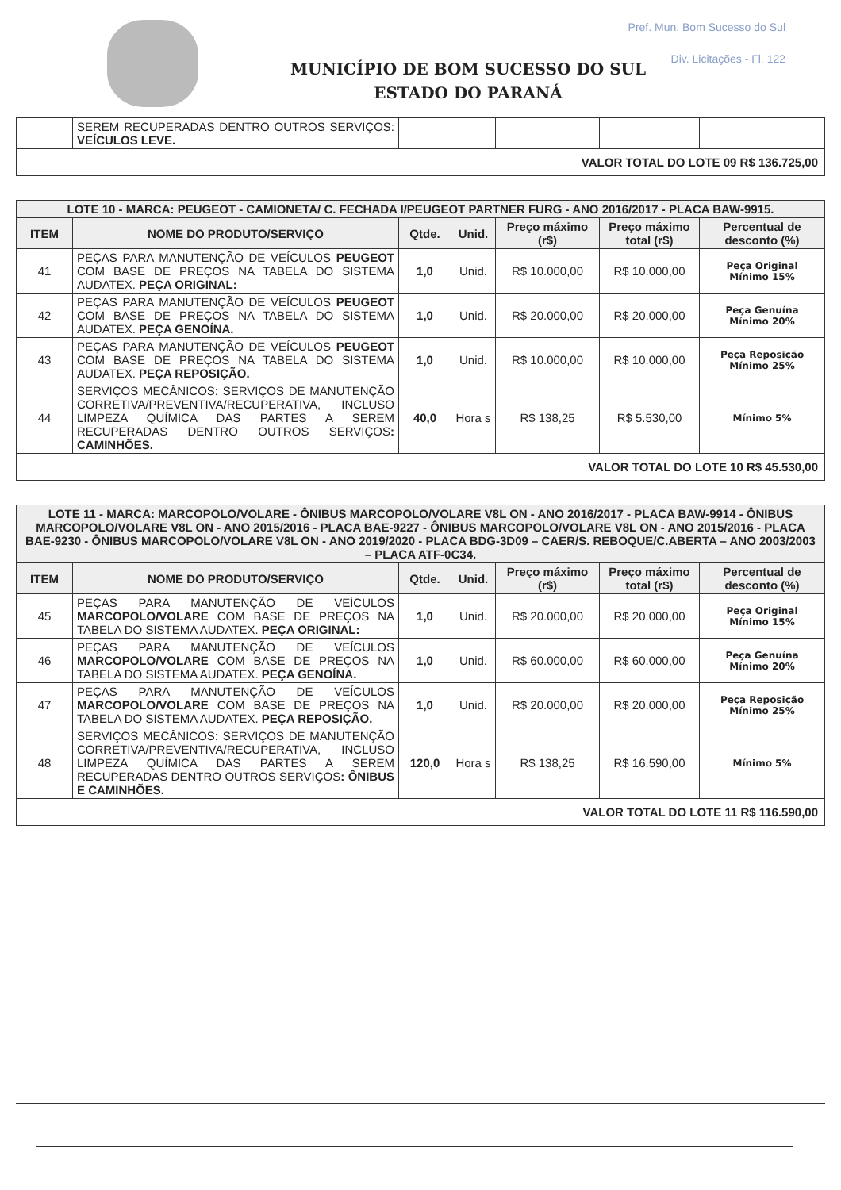Pref. Mun. Bom Sucesso do Sul
Div. Licitações - Fl. 122
MUNICÍPIO DE BOM SUCESSO DO SUL
ESTADO DO PARANÁ
| | SEREM RECUPERADAS DENTRO OUTROS SERVIÇOS: VEÍCULOS LEVE. | | | | | |
| VALOR TOTAL DO LOTE 09 R$ 136.725,00 | | | | | | |
| LOTE 10 - MARCA: PEUGEOT - CAMIONETA/ C. FECHADA I/PEUGEOT PARTNER FURG - ANO 2016/2017 - PLACA BAW-9915. | | | | | | |
| ITEM | NOME DO PRODUTO/SERVIÇO | Qtde. | Unid. | Preço máximo (r$) | Preço máximo total (r$) | Percentual de desconto (%) |
| 41 | PEÇAS PARA MANUTENÇÃO DE VEÍCULOS PEUGEOT COM BASE DE PREÇOS NA TABELA DO SISTEMA AUDATEX. PEÇA ORIGINAL: | 1,0 | Unid. | R$ 10.000,00 | R$ 10.000,00 | Peça Original Mínimo 15% |
| 42 | PEÇAS PARA MANUTENÇÃO DE VEÍCULOS PEUGEOT COM BASE DE PREÇOS NA TABELA DO SISTEMA AUDATEX. PEÇA GENOÍNA. | 1,0 | Unid. | R$ 20.000,00 | R$ 20.000,00 | Peça Genuína Mínimo 20% |
| 43 | PEÇAS PARA MANUTENÇÃO DE VEÍCULOS PEUGEOT COM BASE DE PREÇOS NA TABELA DO SISTEMA AUDATEX. PEÇA REPOSIÇÃO. | 1,0 | Unid. | R$ 10.000,00 | R$ 10.000,00 | Peça Reposição Mínimo 25% |
| 44 | SERVIÇOS MECÂNICOS: SERVIÇOS DE MANUTENÇÃO CORRETIVA/PREVENTIVA/RECUPERATIVA, INCLUSO LIMPEZA QUÍMICA DAS PARTES A SEREM RECUPERADAS DENTRO OUTROS SERVIÇOS : CAMINHÕES. | 40,0 | Hora s | R$ 138,25 | R$ 5.530,00 | Mínimo 5% |
| VALOR TOTAL DO LOTE 10 R$ 45.530,00 | | | | | | |
| LOTE 11 - MARCA: MARCOPOLO/VOLARE - ÔNIBUS MARCOPOLO/VOLARE V8L ON - ANO 2016/2017 - PLACA BAW-9914 - ÔNIBUS MARCOPOLO/VOLARE V8L ON - ANO 2015/2016 - PLACA BAE-9227 - ÔNIBUS MARCOPOLO/VOLARE V8L ON - ANO 2015/2016 - PLACA BAE-9230 - ÔNIBUS MARCOPOLO/VOLARE V8L ON - ANO 2019/2020 - PLACA BDG-3D09 – CAER/S. REBOQUE/C.ABERTA – ANO 2003/2003 – PLACA ATF-0C34. | | | | | | |
| ITEM | NOME DO PRODUTO/SERVIÇO | Qtde. | Unid. | Preço máximo (r$) | Preço máximo total (r$) | Percentual de desconto (%) |
| 45 | PEÇAS PARA MANUTENÇÃO DE VEÍCULOS MARCOPOLO/VOLARE COM BASE DE PREÇOS NA TABELA DO SISTEMA AUDATEX. PEÇA ORIGINAL: | 1,0 | Unid. | R$ 20.000,00 | R$ 20.000,00 | Peça Original Mínimo 15% |
| 46 | PEÇAS PARA MANUTENÇÃO DE VEÍCULOS MARCOPOLO/VOLARE COM BASE DE PREÇOS NA TABELA DO SISTEMA AUDATEX. PEÇA GENOÍNA. | 1,0 | Unid. | R$ 60.000,00 | R$ 60.000,00 | Peça Genuína Mínimo 20% |
| 47 | PEÇAS PARA MANUTENÇÃO DE VEÍCULOS MARCOPOLO/VOLARE COM BASE DE PREÇOS NA TABELA DO SISTEMA AUDATEX. PEÇA REPOSIÇÃO. | 1,0 | Unid. | R$ 20.000,00 | R$ 20.000,00 | Peça Reposição Mínimo 25% |
| 48 | SERVIÇOS MECÂNICOS: SERVIÇOS DE MANUTENÇÃO CORRETIVA/PREVENTIVA/RECUPERATIVA, INCLUSO LIMPEZA QUÍMICA DAS PARTES A SEREM RECUPERADAS DENTRO OUTROS SERVIÇOS : ÔNIBUS E CAMINHÕES. | 120,0 | Hora s | R$ 138,25 | R$ 16.590,00 | Mínimo 5% |
| VALOR TOTAL DO LOTE 11 R$ 116.590,00 | | | | | | |